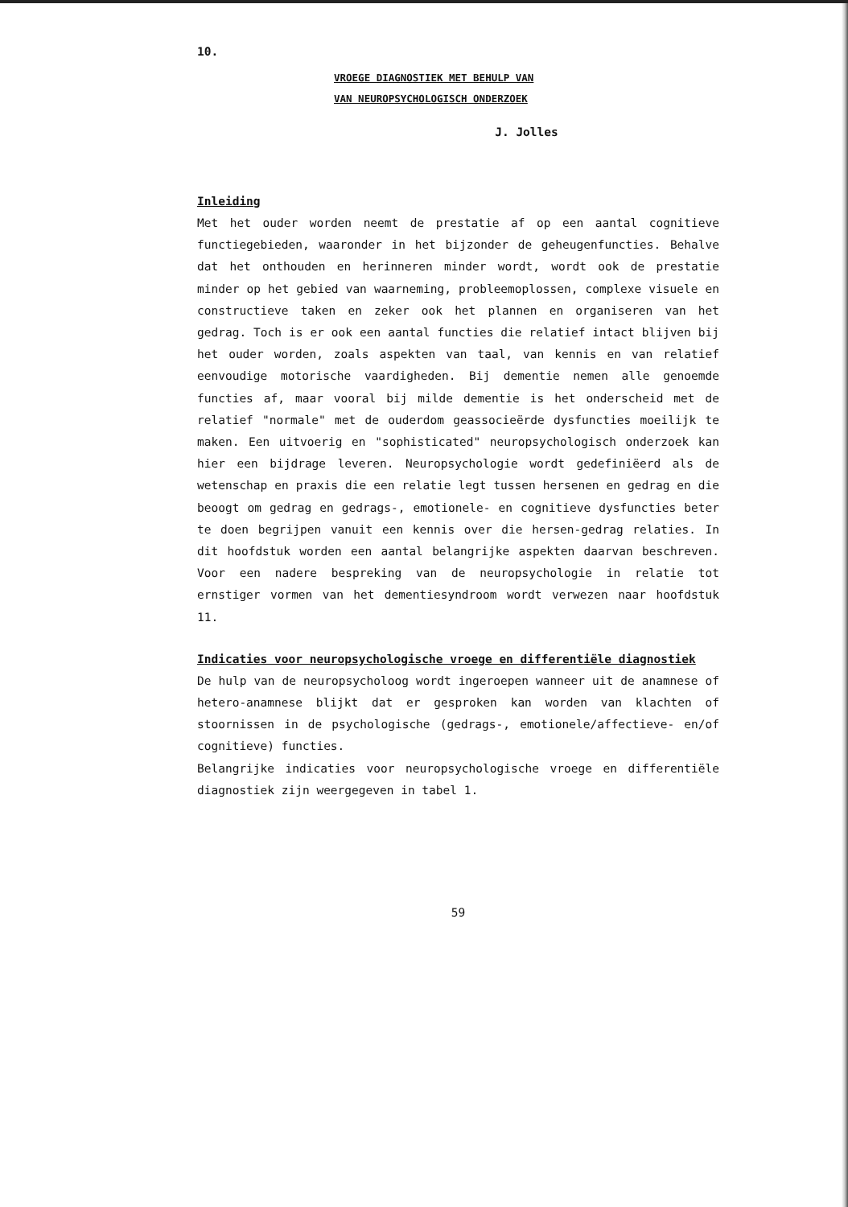10.
VROEGE DIAGNOSTIEK MET BEHULP VAN
VAN NEUROPSYCHOLOGISCH ONDERZOEK
J. Jolles
Inleiding
Met het ouder worden neemt de prestatie af op een aantal cognitieve functiegebieden, waaronder in het bijzonder de geheugenfuncties. Behalve dat het onthouden en herinneren minder wordt, wordt ook de prestatie minder op het gebied van waarneming, probleemoplossen, complexe visuele en constructieve taken en zeker ook het plannen en organiseren van het gedrag. Toch is er ook een aantal functies die relatief intact blijven bij het ouder worden, zoals aspekten van taal, van kennis en van relatief eenvoudige motorische vaardigheden. Bij dementie nemen alle genoemde functies af, maar vooral bij milde dementie is het onderscheid met de relatief "normale" met de ouderdom geassocieërde dysfuncties moeilijk te maken. Een uitvoerig en "sophisticated" neuropsychologisch onderzoek kan hier een bijdrage leveren. Neuropsychologie wordt gedefiniëerd als de wetenschap en praxis die een relatie legt tussen hersenen en gedrag en die beoogt om gedrag en gedrags-, emotionele- en cognitieve dysfuncties beter te doen begrijpen vanuit een kennis over die hersen-gedrag relaties. In dit hoofdstuk worden een aantal belangrijke aspekten daarvan beschreven. Voor een nadere bespreking van de neuropsychologie in relatie tot ernstiger vormen van het dementiesyndroom wordt verwezen naar hoofdstuk 11.
Indicaties voor neuropsychologische vroege en differentiële diagnostiek
De hulp van de neuropsycholoog wordt ingeroepen wanneer uit de anamnese of hetero-anamnese blijkt dat er gesproken kan worden van klachten of stoornissen in de psychologische (gedrags-, emotionele/affectieve- en/of cognitieve) functies.
Belangrijke indicaties voor neuropsychologische vroege en differentiële diagnostiek zijn weergegeven in tabel 1.
59